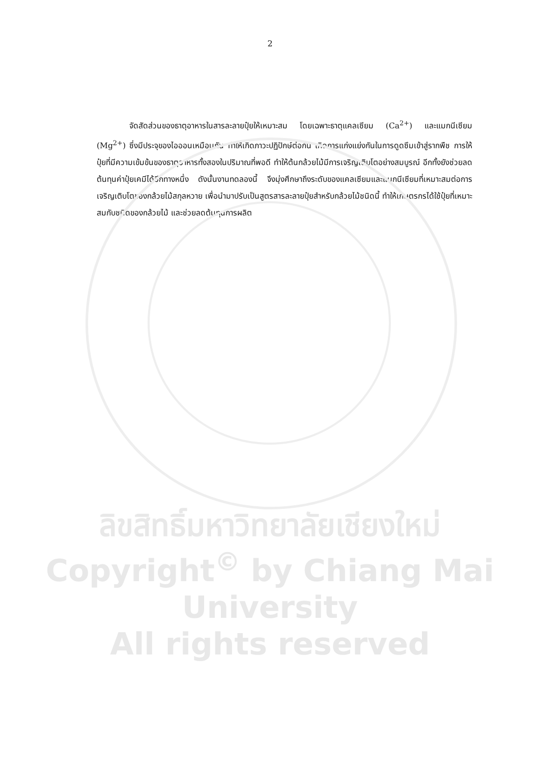2
จัดสัดส่วนของธาตุอาหารในสารละลายปุ๋ยให้เหมาะสม โดยเฉพาะธาตุแคลเซียม (Ca<sup>2+</sup>) และแมกนีเซียม (Mg<sup>2+</sup>) ซึ่งมีประจุของไอออนเหมือนกัน ทำให้เกิดภาวะปฏิปักษ์ต่อกัน เกิดการแก่งแย่งกันในการดูดซึมเข้าสู่รากพืช การให้ปุ๋ยที่มีความเข้มข้นของธาตุอาหารทั้งสองในปริมาณที่พอดี ทำให้ต้นกล้วยไม้มีการเจริญเติบโตอย่างสมบูรณ์ อีกทั้งยังช่วยลดต้นทุนค่าปุ๋ยเคมีได้อีกทางหนึ่ง ดังนั้นงานทดลองนี้ จึงมุ่งศึกษาถึงระดับของแคลเซียมและแมกนีเซียมที่เหมาะสมต่อการเจริญเติบโตของกล้วยไม้สกุลหวาย เพื่อนำมาปรับเป็นสูตรสารละลายปุ๋ยสำหรับกล้วยไม้ชนิดนี้ ทำให้เกษตรกรได้ใช้ปุ๋ยที่เหมาะสมกับชนิดของกล้วยไม้ และช่วยลดต้นทุนการผลิต
ลิขสิทธิ์มหาวิทยาลัยเชียงใหม่
Copyright<sup>©</sup> by Chiang Mai University
All rights reserved